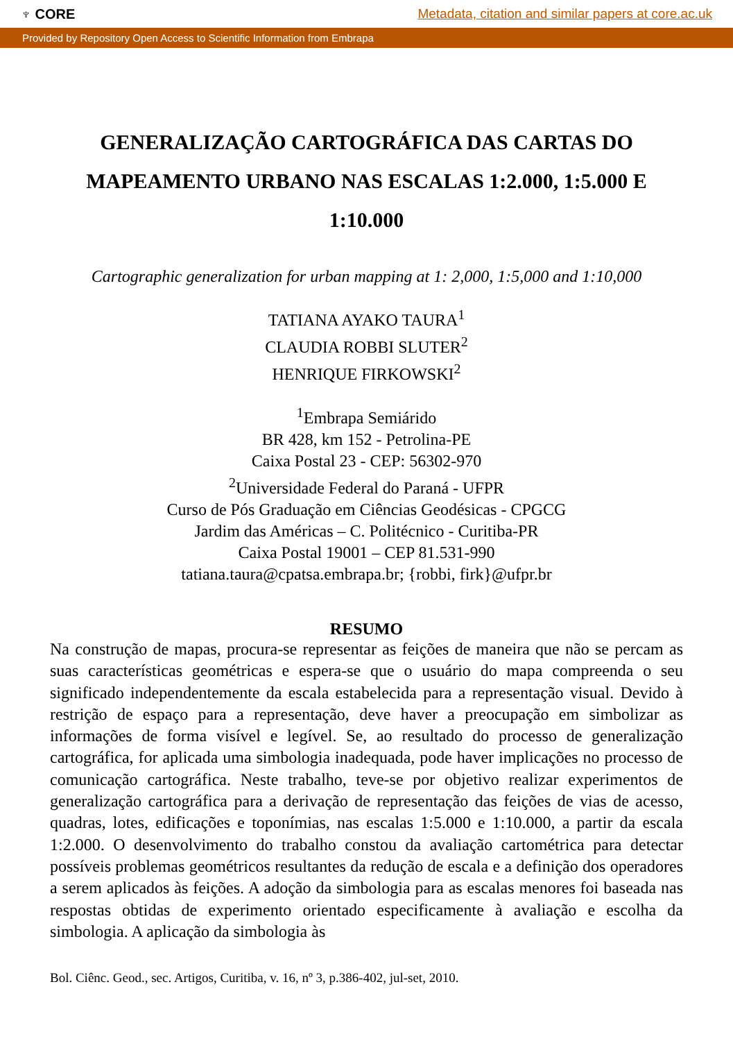♆ CORE Metadata, citation and similar papers at core.ac.uk
Provided by Repository Open Access to Scientific Information from Embrapa
GENERALIZAÇÃO CARTOGRÁFICA DAS CARTAS DO MAPEAMENTO URBANO NAS ESCALAS 1:2.000, 1:5.000 E 1:10.000
Cartographic generalization for urban mapping at 1: 2,000, 1:5,000 and 1:10,000
TATIANA AYAKO TAURA<sup>1</sup>
CLAUDIA ROBBI SLUTER<sup>2</sup>
HENRIQUE FIRKOWSKI<sup>2</sup>
<sup>1</sup> Embrapa Semiárido
BR 428, km 152 - Petrolina-PE
Caixa Postal 23 - CEP: 56302-970
<sup>2</sup> Universidade Federal do Paraná - UFPR
Curso de Pós Graduação em Ciências Geodésicas - CPGCG
Jardim das Américas – C. Politécnico - Curitiba-PR
Caixa Postal 19001 – CEP 81.531-990
tatiana.taura@cpatsa.embrapa.br; {robbi, firk}@ufpr.br
RESUMO
Na construção de mapas, procura-se representar as feições de maneira que não se percam as suas características geométricas e espera-se que o usuário do mapa compreenda o seu significado independentemente da escala estabelecida para a representação visual. Devido à restrição de espaço para a representação, deve haver a preocupação em simbolizar as informações de forma visível e legível. Se, ao resultado do processo de generalização cartográfica, for aplicada uma simbologia inadequada, pode haver implicações no processo de comunicação cartográfica. Neste trabalho, teve-se por objetivo realizar experimentos de generalização cartográfica para a derivação de representação das feições de vias de acesso, quadras, lotes, edificações e toponímias, nas escalas 1:5.000 e 1:10.000, a partir da escala 1:2.000. O desenvolvimento do trabalho constou da avaliação cartométrica para detectar possíveis problemas geométricos resultantes da redução de escala e a definição dos operadores a serem aplicados às feições. A adoção da simbologia para as escalas menores foi baseada nas respostas obtidas de experimento orientado especificamente à avaliação e escolha da simbologia. A aplicação da simbologia às
Bol. Ciênc. Geod., sec. Artigos, Curitiba, v. 16, nº 3, p.386-402, jul-set, 2010.